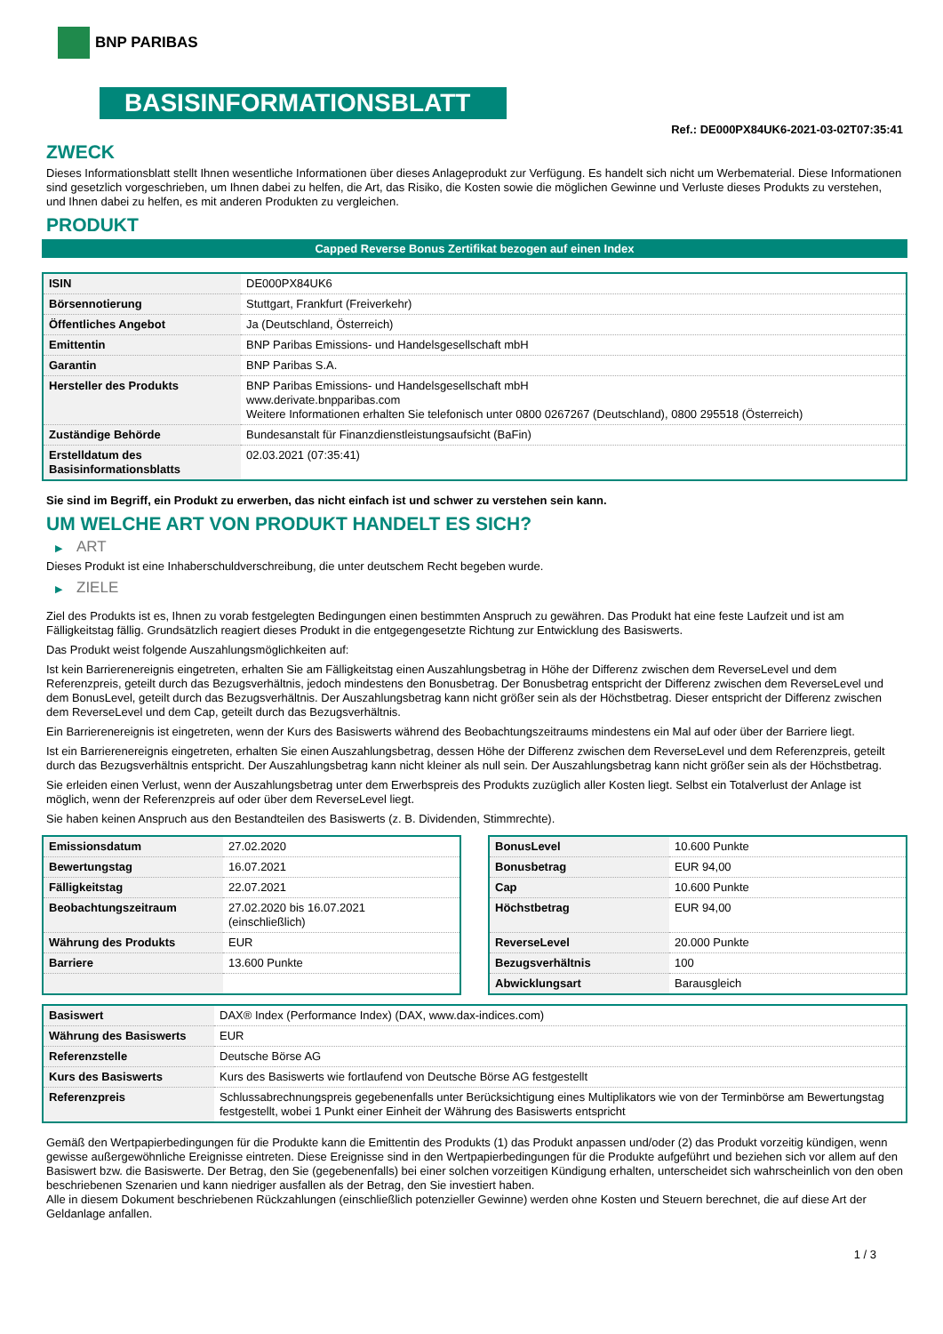BNP PARIBAS
BASISINFORMATIONSBLATT
Ref.: DE000PX84UK6-2021-03-02T07:35:41
ZWECK
Dieses Informationsblatt stellt Ihnen wesentliche Informationen über dieses Anlageprodukt zur Verfügung. Es handelt sich nicht um Werbematerial. Diese Informationen sind gesetzlich vorgeschrieben, um Ihnen dabei zu helfen, die Art, das Risiko, die Kosten sowie die möglichen Gewinne und Verluste dieses Produkts zu verstehen, und Ihnen dabei zu helfen, es mit anderen Produkten zu vergleichen.
PRODUKT
Capped Reverse Bonus Zertifikat bezogen auf einen Index
| ISIN | DE000PX84UK6 |
| Börsennotierung | Stuttgart, Frankfurt (Freiverkehr) |
| Öffentliches Angebot | Ja (Deutschland, Österreich) |
| Emittentin | BNP Paribas Emissions- und Handelsgesellschaft mbH |
| Garantin | BNP Paribas S.A. |
| Hersteller des Produkts | BNP Paribas Emissions- und Handelsgesellschaft mbH www.derivate.bnpparibas.com Weitere Informationen erhalten Sie telefonisch unter 0800 0267267 (Deutschland), 0800 295518 (Österreich) |
| Zuständige Behörde | Bundesanstalt für Finanzdienstleistungsaufsicht (BaFin) |
| Erstelldatum des Basisinformationsblatts | 02.03.2021 (07:35:41) |
Sie sind im Begriff, ein Produkt zu erwerben, das nicht einfach ist und schwer zu verstehen sein kann.
UM WELCHE ART VON PRODUKT HANDELT ES SICH?
▶ ART
Dieses Produkt ist eine Inhaberschuldverschreibung, die unter deutschem Recht begeben wurde.
▶ ZIELE
Ziel des Produkts ist es, Ihnen zu vorab festgelegten Bedingungen einen bestimmten Anspruch zu gewähren. Das Produkt hat eine feste Laufzeit und ist am Fälligkeitstag fällig. Grundsätzlich reagiert dieses Produkt in die entgegengesetzte Richtung zur Entwicklung des Basiswerts.
Das Produkt weist folgende Auszahlungsmöglichkeiten auf:
Ist kein Barrierenereignis eingetreten, erhalten Sie am Fälligkeitstag einen Auszahlungsbetrag in Höhe der Differenz zwischen dem ReverseLevel und dem Referenzpreis, geteilt durch das Bezugsverhältnis, jedoch mindestens den Bonusbetrag. Der Bonusbetrag entspricht der Differenz zwischen dem ReverseLevel und dem BonusLevel, geteilt durch das Bezugsverhältnis. Der Auszahlungsbetrag kann nicht größer sein als der Höchstbetrag. Dieser entspricht der Differenz zwischen dem ReverseLevel und dem Cap, geteilt durch das Bezugsverhältnis.
Ein Barrierenereignis ist eingetreten, wenn der Kurs des Basiswerts während des Beobachtungszeitraums mindestens ein Mal auf oder über der Barriere liegt.
Ist ein Barrierenereignis eingetreten, erhalten Sie einen Auszahlungsbetrag, dessen Höhe der Differenz zwischen dem ReverseLevel und dem Referenzpreis, geteilt durch das Bezugsverhältnis entspricht. Der Auszahlungsbetrag kann nicht kleiner als null sein. Der Auszahlungsbetrag kann nicht größer sein als der Höchstbetrag.
Sie erleiden einen Verlust, wenn der Auszahlungsbetrag unter dem Erwerbspreis des Produkts zuzüglich aller Kosten liegt. Selbst ein Totalverlust der Anlage ist möglich, wenn der Referenzpreis auf oder über dem ReverseLevel liegt.
Sie haben keinen Anspruch aus den Bestandteilen des Basiswerts (z. B. Dividenden, Stimmrechte).
| Emissionsdatum | 27.02.2020 |
| Bewertungstag | 16.07.2021 |
| Fälligkeitstag | 22.07.2021 |
| Beobachtungszeitraum | 27.02.2020 bis 16.07.2021 (einschließlich) |
| Währung des Produkts | EUR |
| Barriere | 13.600 Punkte |
| BonusLevel | 10.600 Punkte |
| Bonusbetrag | EUR 94,00 |
| Cap | 10.600 Punkte |
| Höchstbetrag | EUR 94,00 |
| ReverseLevel | 20.000 Punkte |
| Bezugsverhältnis | 100 |
| Abwicklungsart | Barausgleich |
| Basiswert | DAX® Index (Performance Index) (DAX, www.dax-indices.com) |
| Währung des Basiswerts | EUR |
| Referenzstelle | Deutsche Börse AG |
| Kurs des Basiswerts | Kurs des Basiswerts wie fortlaufend von Deutsche Börse AG festgestellt |
| Referenzpreis | Schlussabrechnungspreis gegebenenfalls unter Berücksichtigung eines Multiplikators wie von der Terminbörse am Bewertungstag festgestellt, wobei 1 Punkt einer Einheit der Währung des Basiswerts entspricht |
Gemäß den Wertpapierbedingungen für die Produkte kann die Emittentin des Produkts (1) das Produkt anpassen und/oder (2) das Produkt vorzeitig kündigen, wenn gewisse außergewöhnliche Ereignisse eintreten. Diese Ereignisse sind in den Wertpapierbedingungen für die Produkte aufgeführt und beziehen sich vor allem auf den Basiswert bzw. die Basiswerte. Der Betrag, den Sie (gegebenenfalls) bei einer solchen vorzeitigen Kündigung erhalten, unterscheidet sich wahrscheinlich von den oben beschriebenen Szenarien und kann niedriger ausfallen als der Betrag, den Sie investiert haben.
Alle in diesem Dokument beschriebenen Rückzahlungen (einschließlich potenzieller Gewinne) werden ohne Kosten und Steuern berechnet, die auf diese Art der Geldanlage anfallen.
1 / 3